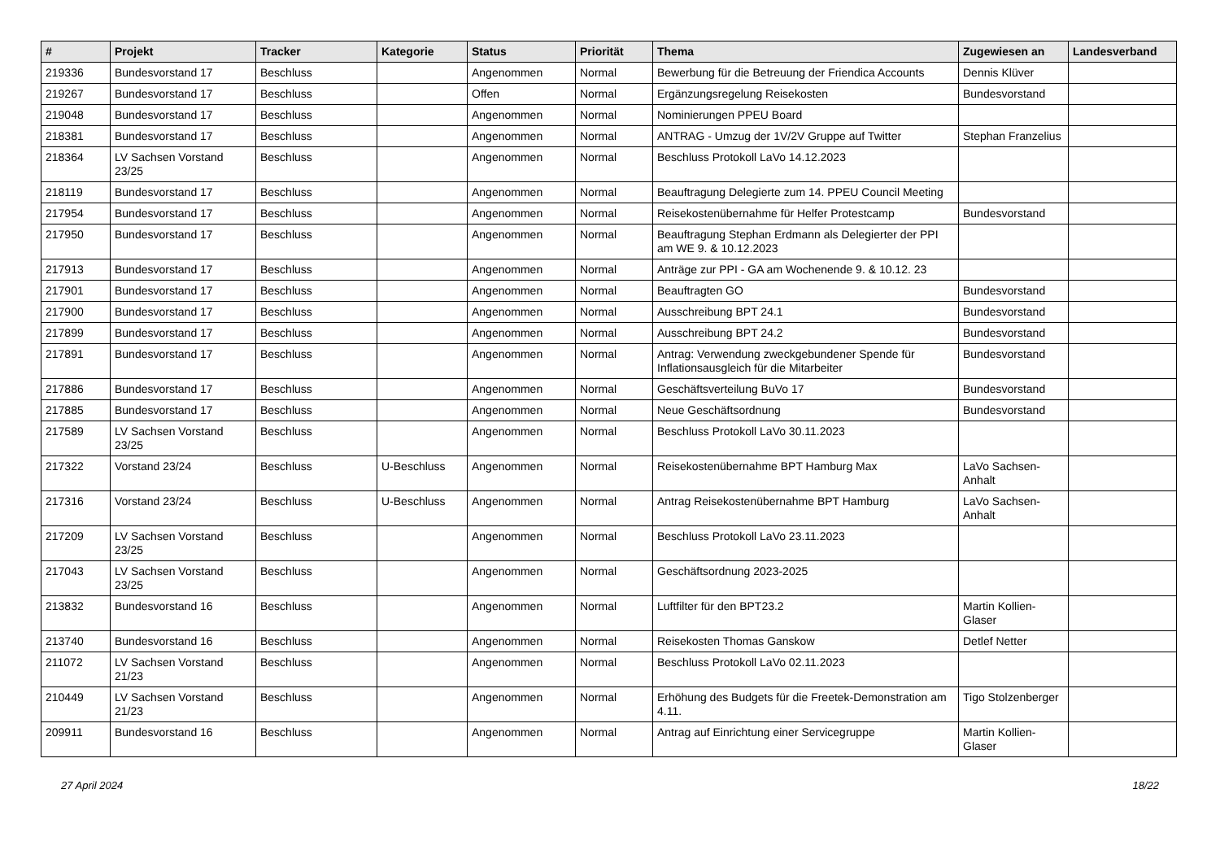| # | Projekt | Tracker | Kategorie | Status | Priorität | Thema | Zugewiesen an | Landesverband |
| --- | --- | --- | --- | --- | --- | --- | --- | --- |
| 219336 | Bundesvorstand 17 | Beschluss | | Angenommen | Normal | Bewerbung für die Betreuung der Friendica Accounts | Dennis Klüver | |
| 219267 | Bundesvorstand 17 | Beschluss | | Offen | Normal | Ergänzungsregelung Reisekosten | Bundesvorstand | |
| 219048 | Bundesvorstand 17 | Beschluss | | Angenommen | Normal | Nominierungen PPEU Board | | |
| 218381 | Bundesvorstand 17 | Beschluss | | Angenommen | Normal | ANTRAG - Umzug der 1V/2V Gruppe auf Twitter | Stephan Franzelius | |
| 218364 | LV Sachsen Vorstand 23/25 | Beschluss | | Angenommen | Normal | Beschluss Protokoll LaVo 14.12.2023 | | |
| 218119 | Bundesvorstand 17 | Beschluss | | Angenommen | Normal | Beauftragung Delegierte zum 14. PPEU Council Meeting | | |
| 217954 | Bundesvorstand 17 | Beschluss | | Angenommen | Normal | Reisekostenübernahme für Helfer Protestcamp | Bundesvorstand | |
| 217950 | Bundesvorstand 17 | Beschluss | | Angenommen | Normal | Beauftragung Stephan Erdmann als Delegierter der PPI am WE 9. & 10.12.2023 | | |
| 217913 | Bundesvorstand 17 | Beschluss | | Angenommen | Normal | Anträge zur PPI - GA am Wochenende 9. & 10.12. 23 | | |
| 217901 | Bundesvorstand 17 | Beschluss | | Angenommen | Normal | Beauftragten GO | Bundesvorstand | |
| 217900 | Bundesvorstand 17 | Beschluss | | Angenommen | Normal | Ausschreibung BPT 24.1 | Bundesvorstand | |
| 217899 | Bundesvorstand 17 | Beschluss | | Angenommen | Normal | Ausschreibung BPT 24.2 | Bundesvorstand | |
| 217891 | Bundesvorstand 17 | Beschluss | | Angenommen | Normal | Antrag: Verwendung zweckgebundener Spende für Inflationsausgleich für die Mitarbeiter | Bundesvorstand | |
| 217886 | Bundesvorstand 17 | Beschluss | | Angenommen | Normal | Geschäftsverteilung BuVo 17 | Bundesvorstand | |
| 217885 | Bundesvorstand 17 | Beschluss | | Angenommen | Normal | Neue Geschäftsordnung | Bundesvorstand | |
| 217589 | LV Sachsen Vorstand 23/25 | Beschluss | | Angenommen | Normal | Beschluss Protokoll LaVo 30.11.2023 | | |
| 217322 | Vorstand 23/24 | Beschluss | U-Beschluss | Angenommen | Normal | Reisekostenübernahme BPT Hamburg Max | LaVo Sachsen-Anhalt | |
| 217316 | Vorstand 23/24 | Beschluss | U-Beschluss | Angenommen | Normal | Antrag Reisekostenübernahme BPT Hamburg | LaVo Sachsen-Anhalt | |
| 217209 | LV Sachsen Vorstand 23/25 | Beschluss | | Angenommen | Normal | Beschluss Protokoll LaVo 23.11.2023 | | |
| 217043 | LV Sachsen Vorstand 23/25 | Beschluss | | Angenommen | Normal | Geschäftsordnung 2023-2025 | | |
| 213832 | Bundesvorstand 16 | Beschluss | | Angenommen | Normal | Luftfilter für den BPT23.2 | Martin Kollien-Glaser | |
| 213740 | Bundesvorstand 16 | Beschluss | | Angenommen | Normal | Reisekosten Thomas Ganskow | Detlef Netter | |
| 211072 | LV Sachsen Vorstand 21/23 | Beschluss | | Angenommen | Normal | Beschluss Protokoll LaVo 02.11.2023 | | |
| 210449 | LV Sachsen Vorstand 21/23 | Beschluss | | Angenommen | Normal | Erhöhung des Budgets für die Freetek-Demonstration am 4.11. | Tigo Stolzenberger | |
| 209911 | Bundesvorstand 16 | Beschluss | | Angenommen | Normal | Antrag auf Einrichtung einer Servicegruppe | Martin Kollien-Glaser | |
27 April 2024 18/22